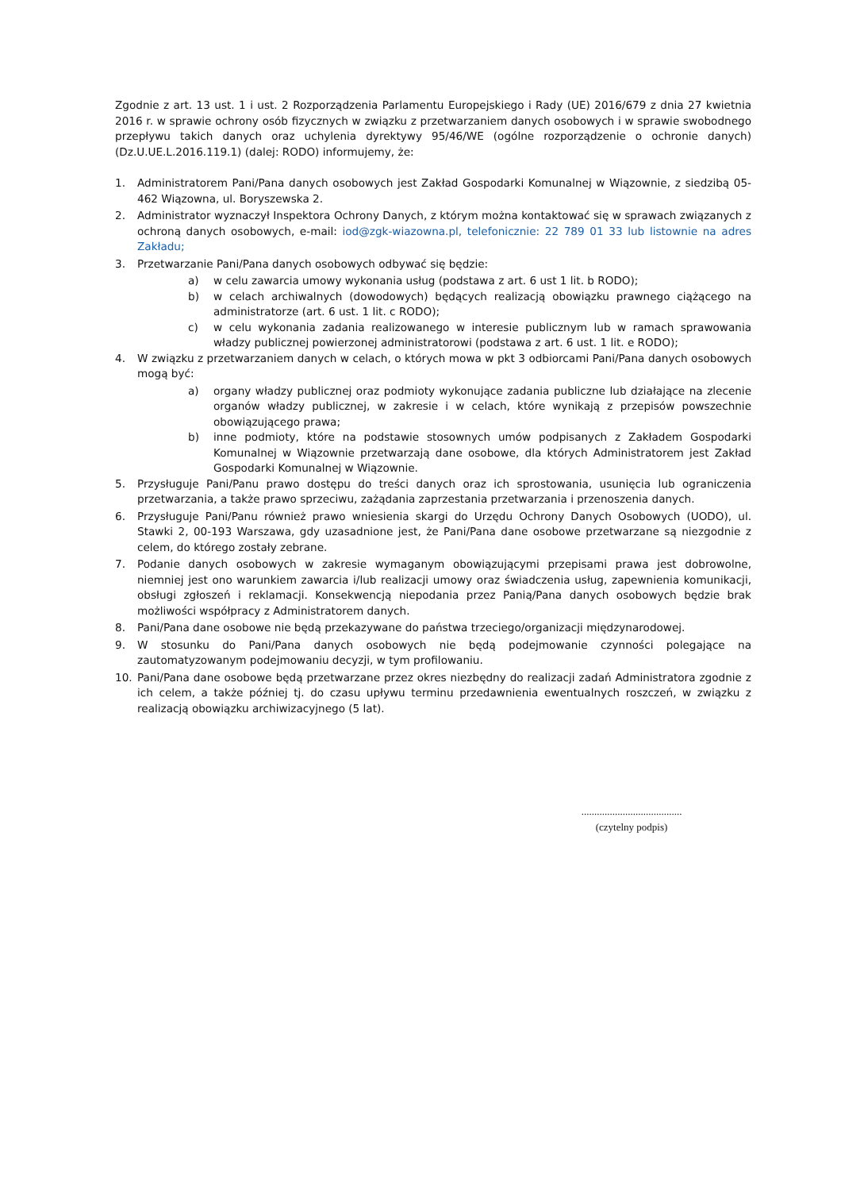Zgodnie z art. 13 ust. 1 i ust. 2 Rozporządzenia Parlamentu Europejskiego i Rady (UE) 2016/679 z dnia 27 kwietnia 2016 r. w sprawie ochrony osób fizycznych w związku z przetwarzaniem danych osobowych i w sprawie swobodnego przepływu takich danych oraz uchylenia dyrektywy 95/46/WE (ogólne rozporządzenie o ochronie danych) (Dz.U.UE.L.2016.119.1) (dalej: RODO) informujemy, że:
1. Administratorem Pani/Pana danych osobowych jest Zakład Gospodarki Komunalnej w Wiązownie, z siedzibą 05-462 Wiązowna, ul. Boryszewska 2.
2. Administrator wyznaczył Inspektora Ochrony Danych, z którym można kontaktować się w sprawach związanych z ochroną danych osobowych, e-mail: iod@zgk-wiazowna.pl, telefonicznie: 22 789 01 33 lub listownie na adres Zakładu;
3. Przetwarzanie Pani/Pana danych osobowych odbywać się będzie:
a) w celu zawarcia umowy wykonania usług (podstawa z art. 6 ust 1 lit. b RODO);
b) w celach archiwalnych (dowodowych) będących realizacją obowiązku prawnego ciążącego na administratorze (art. 6 ust. 1 lit. c RODO);
c) w celu wykonania zadania realizowanego w interesie publicznym lub w ramach sprawowania władzy publicznej powierzonej administratorowi (podstawa z art. 6 ust. 1 lit. e RODO);
4. W związku z przetwarzaniem danych w celach, o których mowa w pkt 3 odbiorcami Pani/Pana danych osobowych mogą być:
a) organy władzy publicznej oraz podmioty wykonujące zadania publiczne lub działające na zlecenie organów władzy publicznej, w zakresie i w celach, które wynikają z przepisów powszechnie obowiązującego prawa;
b) inne podmioty, które na podstawie stosownych umów podpisanych z Zakładem Gospodarki Komunalnej w Wiązownie przetwarzają dane osobowe, dla których Administratorem jest Zakład Gospodarki Komunalnej w Wiązownie.
5. Przysługuje Pani/Panu prawo dostępu do treści danych oraz ich sprostowania, usunięcia lub ograniczenia przetwarzania, a także prawo sprzeciwu, zażądania zaprzestania przetwarzania i przenoszenia danych.
6. Przysługuje Pani/Panu również prawo wniesienia skargi do Urzędu Ochrony Danych Osobowych (UODO), ul. Stawki 2, 00-193 Warszawa, gdy uzasadnione jest, że Pani/Pana dane osobowe przetwarzane są niezgodnie z celem, do którego zostały zebrane.
7. Podanie danych osobowych w zakresie wymaganym obowiązującymi przepisami prawa jest dobrowolne, niemniej jest ono warunkiem zawarcia i/lub realizacji umowy oraz świadczenia usług, zapewnienia komunikacji, obsługi zgłoszeń i reklamacji. Konsekwencją niepodania przez Panią/Pana danych osobowych będzie brak możliwości współpracy z Administratorem danych.
8. Pani/Pana dane osobowe nie będą przekazywane do państwa trzeciego/organizacji międzynarodowej.
9. W stosunku do Pani/Pana danych osobowych nie będą podejmowanie czynności polegające na zautomatyzowanym podejmowaniu decyzji, w tym profilowaniu.
10. Pani/Pana dane osobowe będą przetwarzane przez okres niezbędny do realizacji zadań Administratora zgodnie z ich celem, a także później tj. do czasu upływu terminu przedawnienia ewentualnych roszczeń, w związku z realizacją obowiązku archiwizacyjnego (5 lat).
.......................................
(czytelny podpis)